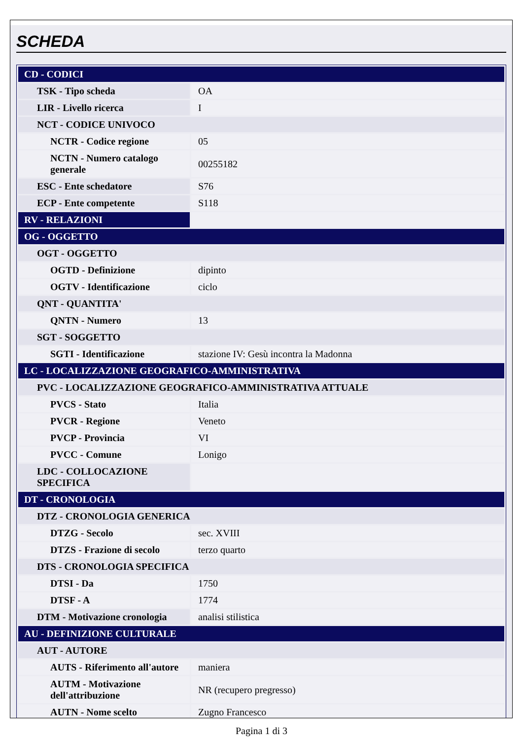SCHEDA
| CD - CODICI | |
| TSK - Tipo scheda | OA |
| LIR - Livello ricerca | I |
| NCT - CODICE UNIVOCO | |
| NCTR - Codice regione | 05 |
| NCTN - Numero catalogo generale | 00255182 |
| ESC - Ente schedatore | S76 |
| ECP - Ente competente | S118 |
| RV - RELAZIONI | |
| OG - OGGETTO | |
| OGT - OGGETTO | |
| OGTD - Definizione | dipinto |
| OGTV - Identificazione | ciclo |
| QNT - QUANTITA' | |
| QNTN - Numero | 13 |
| SGT - SOGGETTO | |
| SGTI - Identificazione | stazione IV: Gesù incontra la Madonna |
| LC - LOCALIZZAZIONE GEOGRAFICO-AMMINISTRATIVA | |
| PVC - LOCALIZZAZIONE GEOGRAFICO-AMMINISTRATIVA ATTUALE | |
| PVCS - Stato | Italia |
| PVCR - Regione | Veneto |
| PVCP - Provincia | VI |
| PVCC - Comune | Lonigo |
| LDC - COLLOCAZIONE SPECIFICA | |
| DT - CRONOLOGIA | |
| DTZ - CRONOLOGIA GENERICA | |
| DTZG - Secolo | sec. XVIII |
| DTZS - Frazione di secolo | terzo quarto |
| DTS - CRONOLOGIA SPECIFICA | |
| DTSI - Da | 1750 |
| DTSF - A | 1774 |
| DTM - Motivazione cronologia | analisi stilistica |
| AU - DEFINIZIONE CULTURALE | |
| AUT - AUTORE | |
| AUTS - Riferimento all'autore | maniera |
| AUTM - Motivazione dell'attribuzione | NR (recupero pregresso) |
| AUTN - Nome scelto | Zugno Francesco |
Pagina 1 di 3